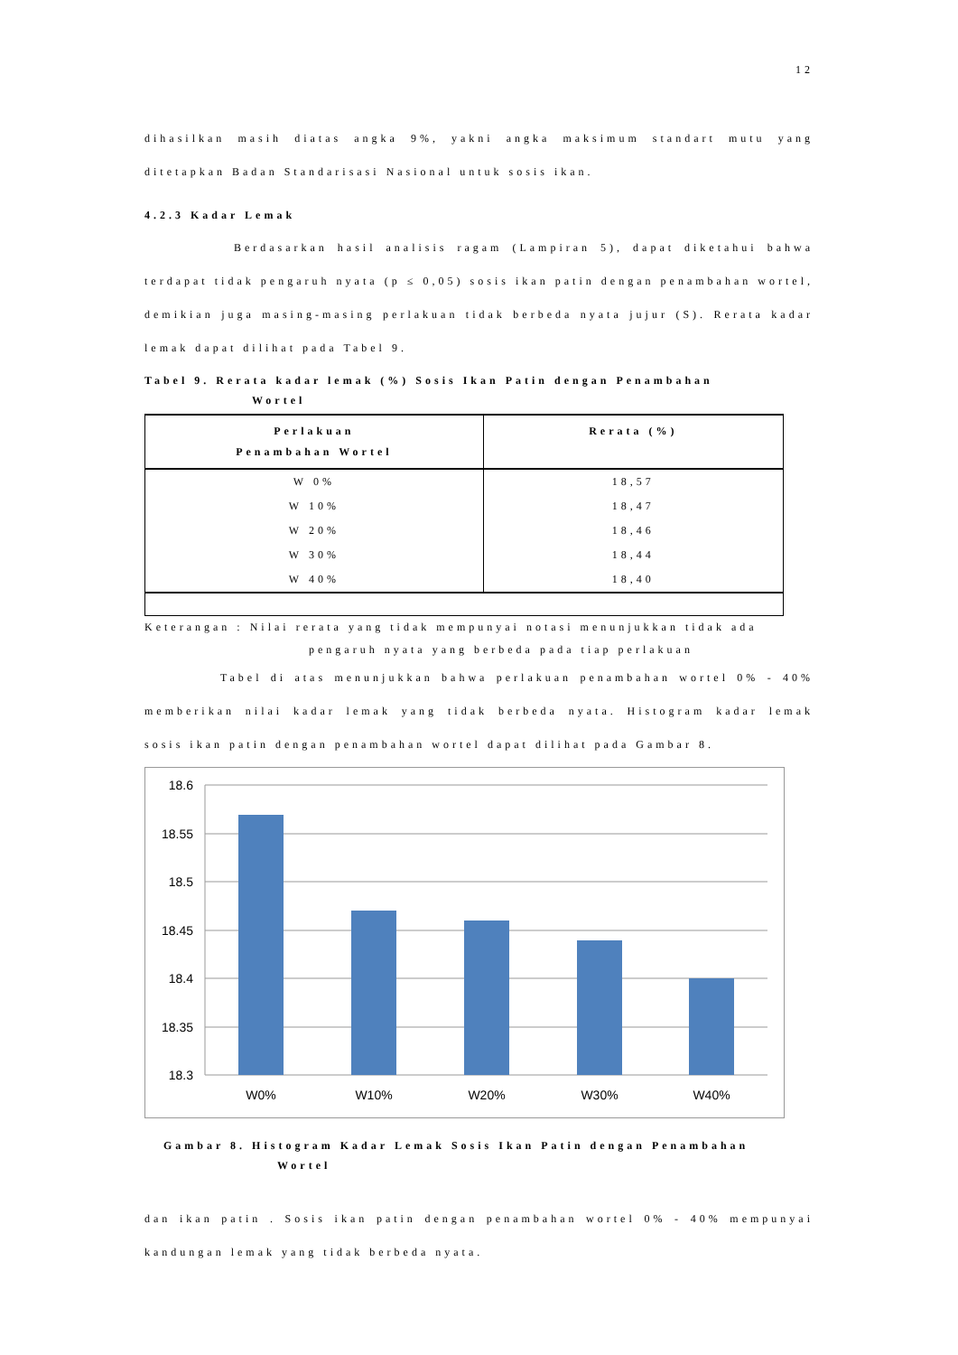12
dihasilkan masih diatas angka 9%, yakni angka maksimum standart mutu yang ditetapkan Badan Standarisasi Nasional untuk sosis ikan.
4.2.3 Kadar Lemak
Berdasarkan hasil analisis ragam (Lampiran 5), dapat diketahui bahwa terdapat tidak pengaruh nyata (p ≤ 0,05) sosis ikan patin dengan penambahan wortel, demikian juga masing-masing perlakuan tidak berbeda nyata jujur (S). Rerata kadar lemak dapat dilihat pada Tabel 9.
Tabel 9. Rerata kadar lemak (%) Sosis Ikan Patin dengan Penambahan
Wortel
| Perlakuan Penambahan Wortel | Rerata (%) |
| --- | --- |
| W 0% | 18,57 |
| W 10% | 18,47 |
| W 20% | 18,46 |
| W 30% | 18,44 |
| W 40% | 18,40 |
Keterangan : Nilai rerata yang tidak mempunyai notasi menunjukkan tidak ada
pengaruh nyata yang berbeda pada tiap perlakuan
Tabel di atas menunjukkan bahwa perlakuan penambahan wortel 0% - 40% memberikan nilai kadar lemak yang tidak berbeda nyata. Histogram kadar lemak sosis ikan patin dengan penambahan wortel dapat dilihat pada Gambar 8.
18.6
18.55
18.5
18.45
18.4
18.35
18.3
W0%
W10%
W20%
W30%
W40%
Gambar 8. Histogram Kadar Lemak Sosis Ikan Patin dengan Penambahan
Wortel
dan ikan patin . Sosis ikan patin dengan penambahan wortel 0% - 40% mempunyai kandungan lemak yang tidak berbeda nyata.